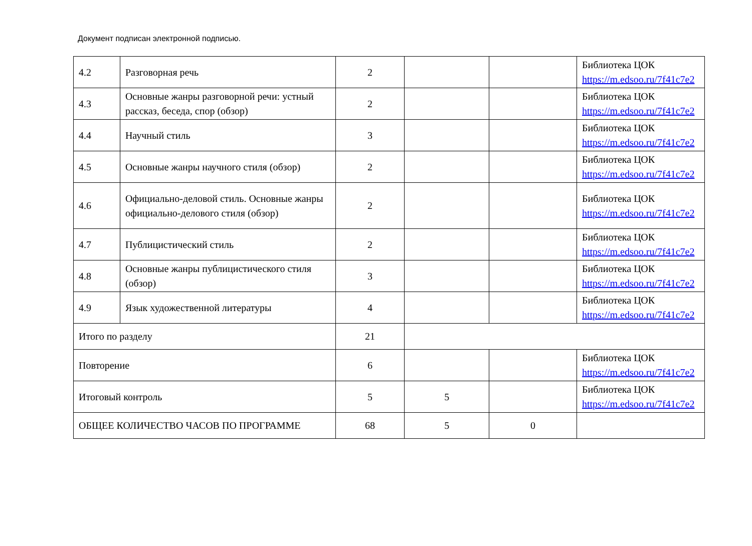Документ подписан электронной подписью.
| 4.2 | Разговорная речь | 2 | | | Библиотека ЦОК https://m.edsoo.ru/7f41c7e2 |
| 4.3 | Основные жанры разговорной речи: устный рассказ, беседа, спор (обзор) | 2 | | | Библиотека ЦОК https://m.edsoo.ru/7f41c7e2 |
| 4.4 | Научный стиль | 3 | | | Библиотека ЦОК https://m.edsoo.ru/7f41c7e2 |
| 4.5 | Основные жанры научного стиля (обзор) | 2 | | | Библиотека ЦОК https://m.edsoo.ru/7f41c7e2 |
| 4.6 | Официально-деловой стиль. Основные жанры официально-делового стиля (обзор) | 2 | | | Библиотека ЦОК https://m.edsoo.ru/7f41c7e2 |
| 4.7 | Публицистический стиль | 2 | | | Библиотека ЦОК https://m.edsoo.ru/7f41c7e2 |
| 4.8 | Основные жанры публицистического стиля (обзор) | 3 | | | Библиотека ЦОК https://m.edsoo.ru/7f41c7e2 |
| 4.9 | Язык художественной литературы | 4 | | | Библиотека ЦОК https://m.edsoo.ru/7f41c7e2 |
| Итого по разделу | | 21 | | | |
| Повторение | | 6 | | | Библиотека ЦОК https://m.edsoo.ru/7f41c7e2 |
| Итоговый контроль | | 5 | 5 | | Библиотека ЦОК https://m.edsoo.ru/7f41c7e2 |
| ОБЩЕЕ КОЛИЧЕСТВО ЧАСОВ ПО ПРОГРАММЕ | | 68 | 5 | 0 | |